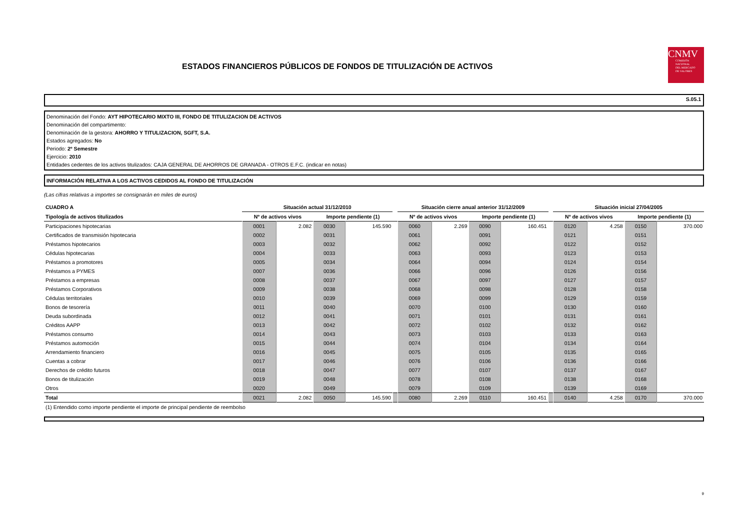ESTADOS FINANCIEROS PÚBLICOS DE FONDOS DE TITULIZACIÓN DE ACTIVOS
CNMV
COMISIÓN
NACIONAL
DEL MERCADO
DE VALORES
S.05.1
Denominación del Fondo: AYT HIPOTECARIO MIXTO III, FONDO DE TITULIZACION DE ACTIVOS
Denominación del compartimento:
Denominación de la gestora: AHORRO Y TITULIZACION, SGFT, S.A.
Estados agregados: No
Periodo: 2º Semestre
Ejercicio: 2010
Entidades cedentes de los activos titulizados: CAJA GENERAL DE AHORROS DE GRANADA - OTROS E.F.C. (indicar en notas)
INFORMACIÓN RELATIVA A LOS ACTIVOS CEDIDOS AL FONDO DE TITULIZACIÓN
(Las cifras relativas a importes se consignarán en miles de euros)
| CUADRO A | Situación actual 31/12/2010 | | | | | Situación cierre anual anterior 31/12/2009 | | | | | Situación inicial 27/04/2005 | | | |
| --- | --- | --- | --- | --- | --- | --- | --- | --- | --- | --- | --- | --- | --- | --- |
| Tipología de activos titulizados | Nº de activos vivos | | Importe pendiente (1) | | | Nº de activos vivos | | Importe pendiente (1) | | | Nº de activos vivos | | Importe pendiente (1) | |
| Participaciones hipotecarias | 0001 | 2.082 | 0030 | 145.590 | | 0060 | 2.269 | 0090 | 160.451 | | 0120 | 4.258 | 0150 | 370.000 |
| Certificados de transmisión hipotecaria | 0002 | | 0031 | | | 0061 | | 0091 | | | 0121 | | 0151 | |
| Préstamos hipotecarios | 0003 | | 0032 | | | 0062 | | 0092 | | | 0122 | | 0152 | |
| Cédulas hipotecarias | 0004 | | 0033 | | | 0063 | | 0093 | | | 0123 | | 0153 | |
| Préstamos a promotores | 0005 | | 0034 | | | 0064 | | 0094 | | | 0124 | | 0154 | |
| Préstamos a PYMES | 0007 | | 0036 | | | 0066 | | 0096 | | | 0126 | | 0156 | |
| Préstamos a empresas | 0008 | | 0037 | | | 0067 | | 0097 | | | 0127 | | 0157 | |
| Préstamos Corporativos | 0009 | | 0038 | | | 0068 | | 0098 | | | 0128 | | 0158 | |
| Cédulas territoriales | 0010 | | 0039 | | | 0069 | | 0099 | | | 0129 | | 0159 | |
| Bonos de tesorería | 0011 | | 0040 | | | 0070 | | 0100 | | | 0130 | | 0160 | |
| Deuda subordinada | 0012 | | 0041 | | | 0071 | | 0101 | | | 0131 | | 0161 | |
| Créditos AAPP | 0013 | | 0042 | | | 0072 | | 0102 | | | 0132 | | 0162 | |
| Préstamos consumo | 0014 | | 0043 | | | 0073 | | 0103 | | | 0133 | | 0163 | |
| Préstamos automoción | 0015 | | 0044 | | | 0074 | | 0104 | | | 0134 | | 0164 | |
| Arrendamiento financiero | 0016 | | 0045 | | | 0075 | | 0105 | | | 0135 | | 0165 | |
| Cuentas a cobrar | 0017 | | 0046 | | | 0076 | | 0106 | | | 0136 | | 0166 | |
| Derechos de crédito futuros | 0018 | | 0047 | | | 0077 | | 0107 | | | 0137 | | 0167 | |
| Bonos de titulización | 0019 | | 0048 | | | 0078 | | 0108 | | | 0138 | | 0168 | |
| Otros | 0020 | | 0049 | | | 0079 | | 0109 | | | 0139 | | 0169 | |
| Total | 0021 | 2.082 | 0050 | 145.590 | | 0080 | 2.269 | 0110 | 160.451 | | 0140 | 4.258 | 0170 | 370.000 |
(1) Entendido como importe pendiente el importe de principal pendiente de reembolso
9